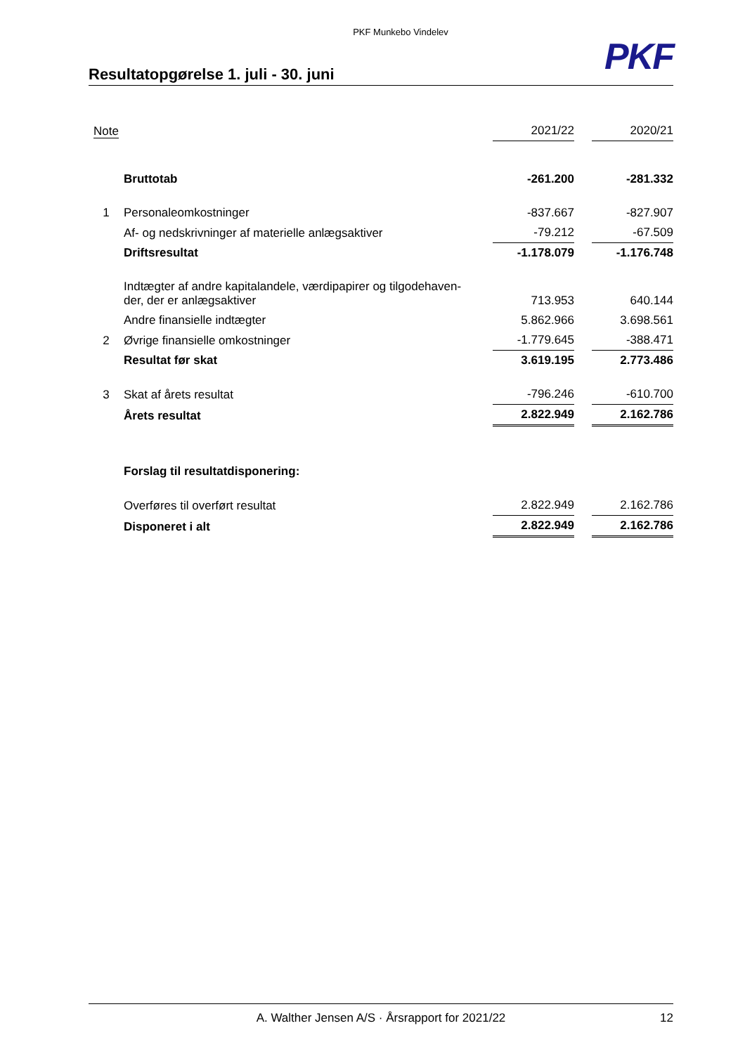PKF Munkebo Vindelev
PKF
Resultatopgørelse 1. juli - 30. juni
| Note | | 2021/22 | | 2020/21 |
| --- | --- | --- | --- | --- |
| | Bruttotab | -261.200 | | -281.332 |
| 1 | Personaleomkostninger | -837.667 | | -827.907 |
| | Af- og nedskrivninger af materielle anlægsaktiver | -79.212 | | -67.509 |
| | Driftsresultat | -1.178.079 | | -1.176.748 |
| | Indtægter af andre kapitalandele, værdipapirer og tilgodehaven- der, der er anlægsaktiver | 713.953 | | 640.144 |
| | Andre finansielle indtægter | 5.862.966 | | 3.698.561 |
| 2 | Øvrige finansielle omkostninger | -1.779.645 | | -388.471 |
| | Resultat før skat | 3.619.195 | | 2.773.486 |
| 3 | Skat af årets resultat | -796.246 | | -610.700 |
| | Årets resultat | 2.822.949 | | 2.162.786 |
| | Forslag til resultatdisponering: | | | |
| | Overføres til overført resultat | 2.822.949 | | 2.162.786 |
| | Disponeret i alt | 2.822.949 | | 2.162.786 |
A. Walther Jensen A/S · Årsrapport for 2021/22 12